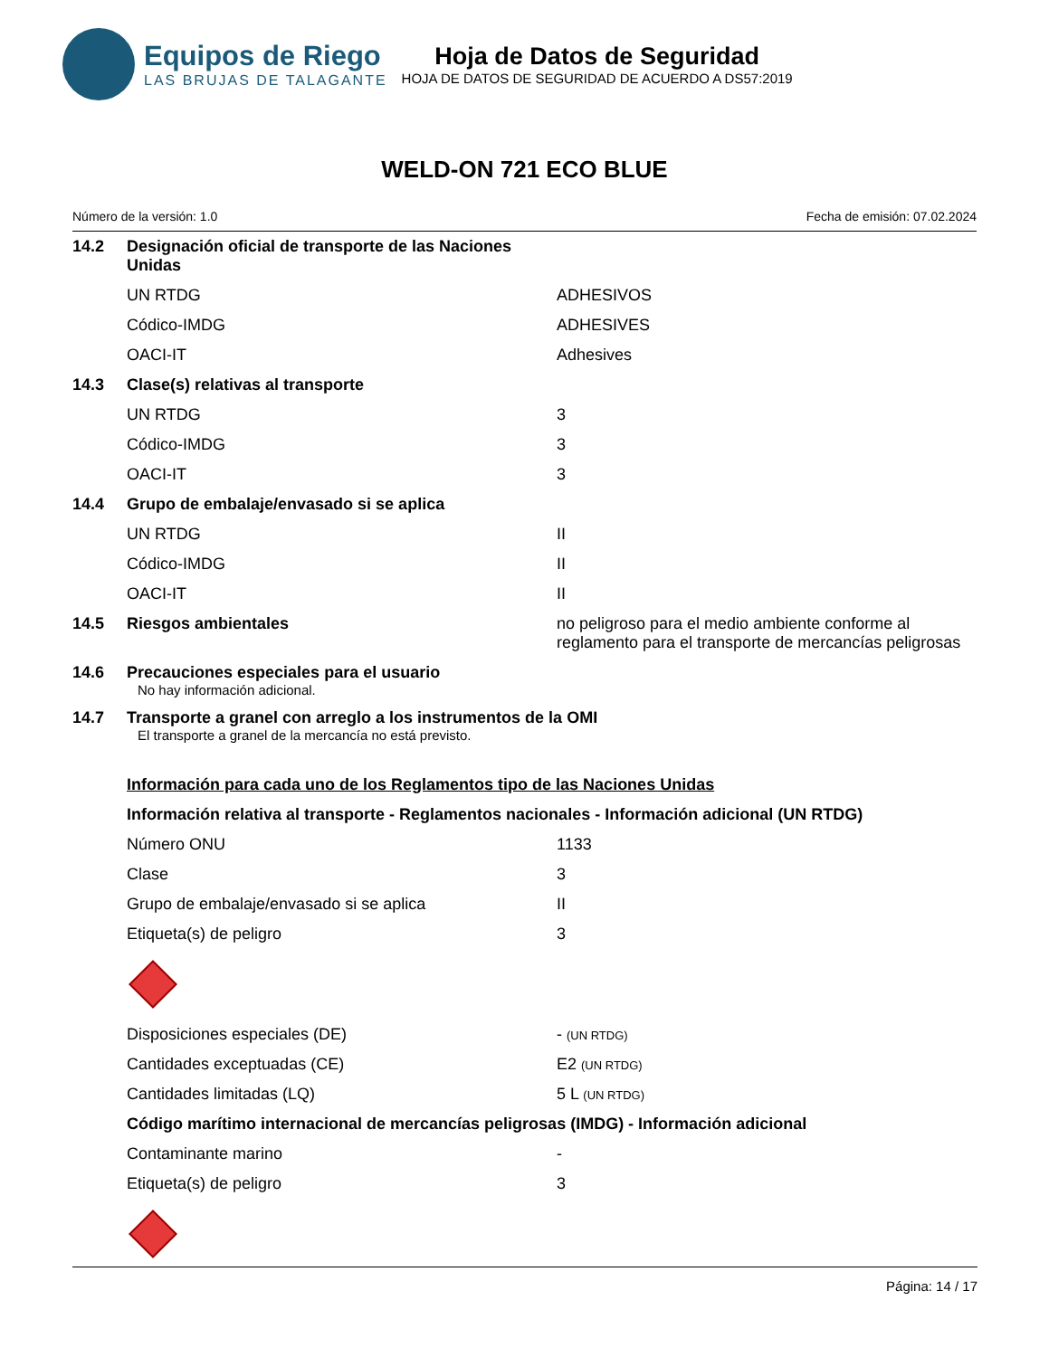Equipos de Riego
LAS BRUJAS DE TALAGANTE
Hoja de Datos de Seguridad
HOJA DE DATOS DE SEGURIDAD DE ACUERDO A DS57:2019
WELD-ON 721 ECO BLUE
Número de la versión: 1.0 Fecha de emisión: 07.02.2024
| 14.2 | Designación oficial de transporte de las Naciones Unidas | |
| | UN RTDG | ADHESIVOS |
| | Códico-IMDG | ADHESIVES |
| | OACI-IT | Adhesives |
| 14.3 | Clase(s) relativas al transporte | |
| | UN RTDG | 3 |
| | Códico-IMDG | 3 |
| | OACI-IT | 3 |
| 14.4 | Grupo de embalaje/envasado si se aplica | |
| | UN RTDG | II |
| | Códico-IMDG | II |
| | OACI-IT | II |
| 14.5 | Riesgos ambientales | no peligroso para el medio ambiente conforme al reglamento para el transporte de mercancías peligrosas |
| 14.6 | Precauciones especiales para el usuario No hay información adicional. | |
| 14.7 | Transporte a granel con arreglo a los instrumentos de la OMI El transporte a granel de la mercancía no está previsto. | |
| | Información para cada uno de los Reglamentos tipo de las Naciones Unidas | |
| | Información relativa al transporte - Reglamentos nacionales - Información adicional (UN RTDG) | |
| | Número ONU | 1133 |
| | Clase | 3 |
| | Grupo de embalaje/envasado si se aplica | II |
| | Etiqueta(s) de peligro | 3 |
| | Disposiciones especiales (DE) | - (UN RTDG) |
| | Cantidades exceptuadas (CE) | E2 (UN RTDG) |
| | Cantidades limitadas (LQ) | 5 L (UN RTDG) |
| | Código marítimo internacional de mercancías peligrosas (IMDG) - Información adicional | |
| | Contaminante marino | - |
| | Etiqueta(s) de peligro | 3 |
Página: 14 / 17